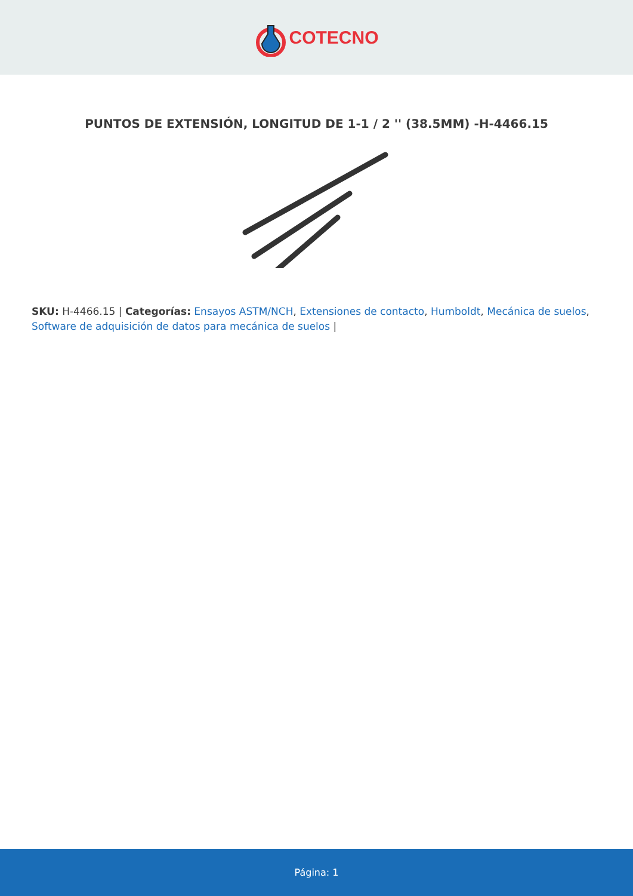COTECNO
PUNTOS DE EXTENSIÓN, LONGITUD DE 1-1 / 2 '' (38.5MM) -H-4466.15
SKU: H-4466.15 | Categorías: Ensayos ASTM/NCH, Extensiones de contacto, Humboldt, Mecánica de suelos, Software de adquisición de datos para mecánica de suelos |
Página: 1